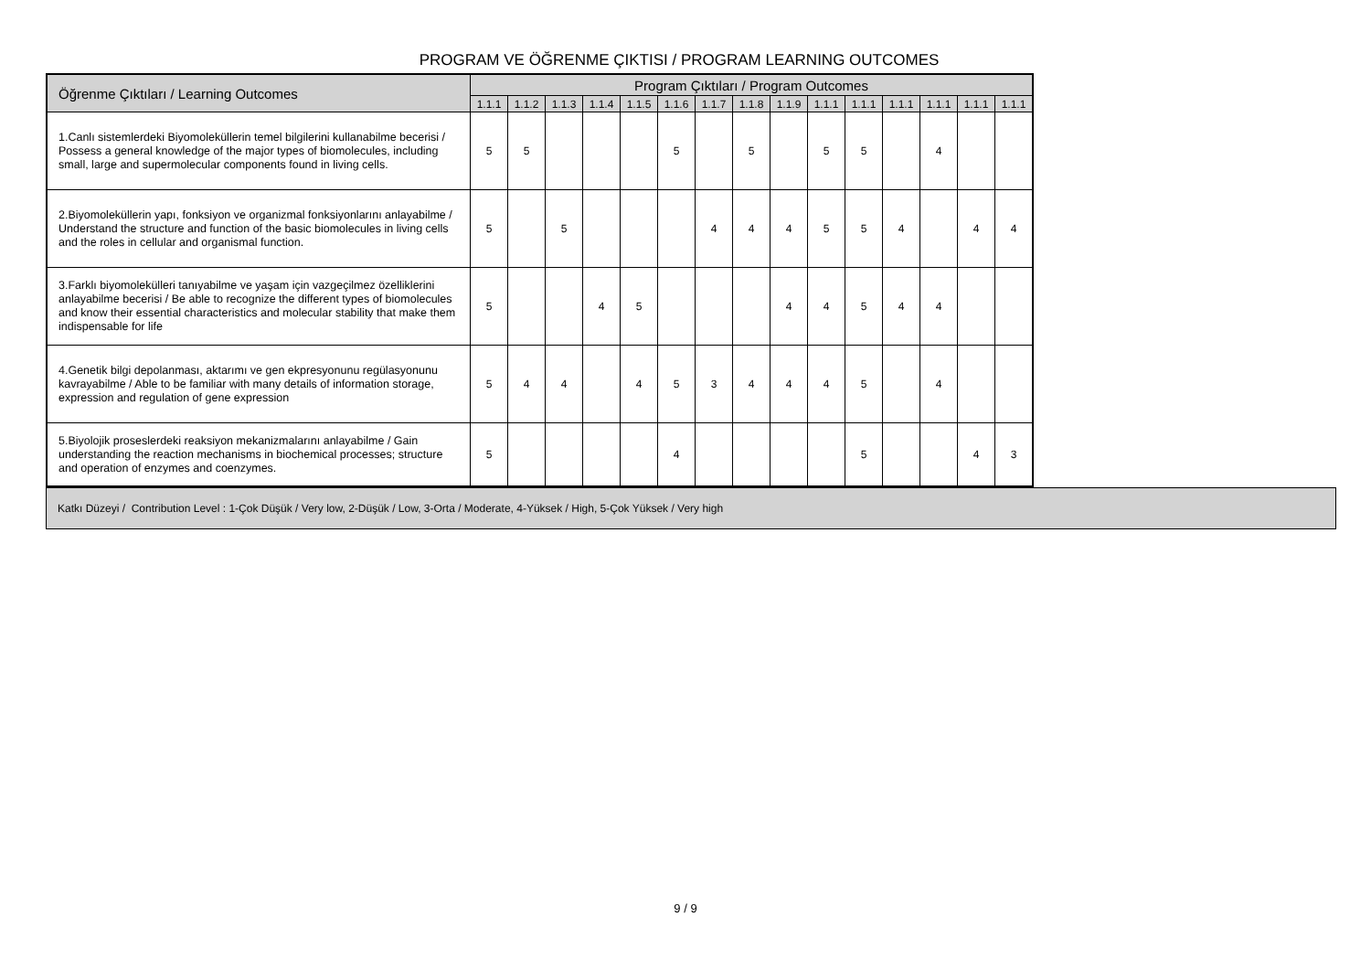PROGRAM VE ÖĞRENME ÇIKTISI / PROGRAM LEARNING OUTCOMES
| Öğrenme Çıktıları / Learning Outcomes | Program Çıktıları / Program Outcomes | | | | | | | | | | | | | | |
| --- | --- | --- | --- | --- | --- | --- | --- | --- | --- | --- | --- | --- | --- | --- | --- |
| | 1.1.1 | 1.1.2 | 1.1.3 | 1.1.4 | 1.1.5 | 1.1.6 | 1.1.7 | 1.1.8 | 1.1.9 | 1.1.1 | 1.1.1 | 1.1.1 | 1.1.1 | 1.1.1 | 1.1.1 |
| 1.Canlı sistemlerdeki Biyomoleküllerin temel bilgilerini kullanabilme becerisi / Possess a general knowledge of the major types of biomolecules, including small, large and supermolecular components found in living cells. | 5 | 5 | | | | 5 | | 5 | | 5 | 5 | | 4 | | |
| 2.Biyomoleküllerin yapı, fonksiyon ve organizmal fonksiyonlarını anlayabilme / Understand the structure and function of the basic biomolecules in living cells and the roles in cellular and organismal function. | 5 | | 5 | | | | 4 | 4 | 4 | 5 | 5 | 4 | | 4 | 4 |
| 3.Farklı biyomolekülleri tanıyabilme ve yaşam için vazgeçilmez özelliklerini anlayabilme becerisi / Be able to recognize the different types of biomolecules and know their essential characteristics and molecular stability that make them indispensable for life | 5 | | | 4 | 5 | | | | 4 | 4 | 5 | 4 | 4 | | |
| 4.Genetik bilgi depolanması, aktarımı ve gen ekpresyonunu regülasyonunu kavrayabilme / Able to be familiar with many details of information storage, expression and regulation of gene expression | 5 | 4 | 4 | | 4 | 5 | 3 | 4 | 4 | 4 | 5 | | 4 | | |
| 5.Biyolojik proseslerdeki reaksiyon mekanizmalarını anlayabilme / Gain understanding the reaction mechanisms in biochemical processes; structure and operation of enzymes and coenzymes. | 5 | | | | | 4 | | | | | 5 | | | 4 | 3 |
Katkı Düzeyi / Contribution Level : 1-Çok Düşük / Very low, 2-Düşük / Low, 3-Orta / Moderate, 4-Yüksek / High, 5-Çok Yüksek / Very high
9 / 9